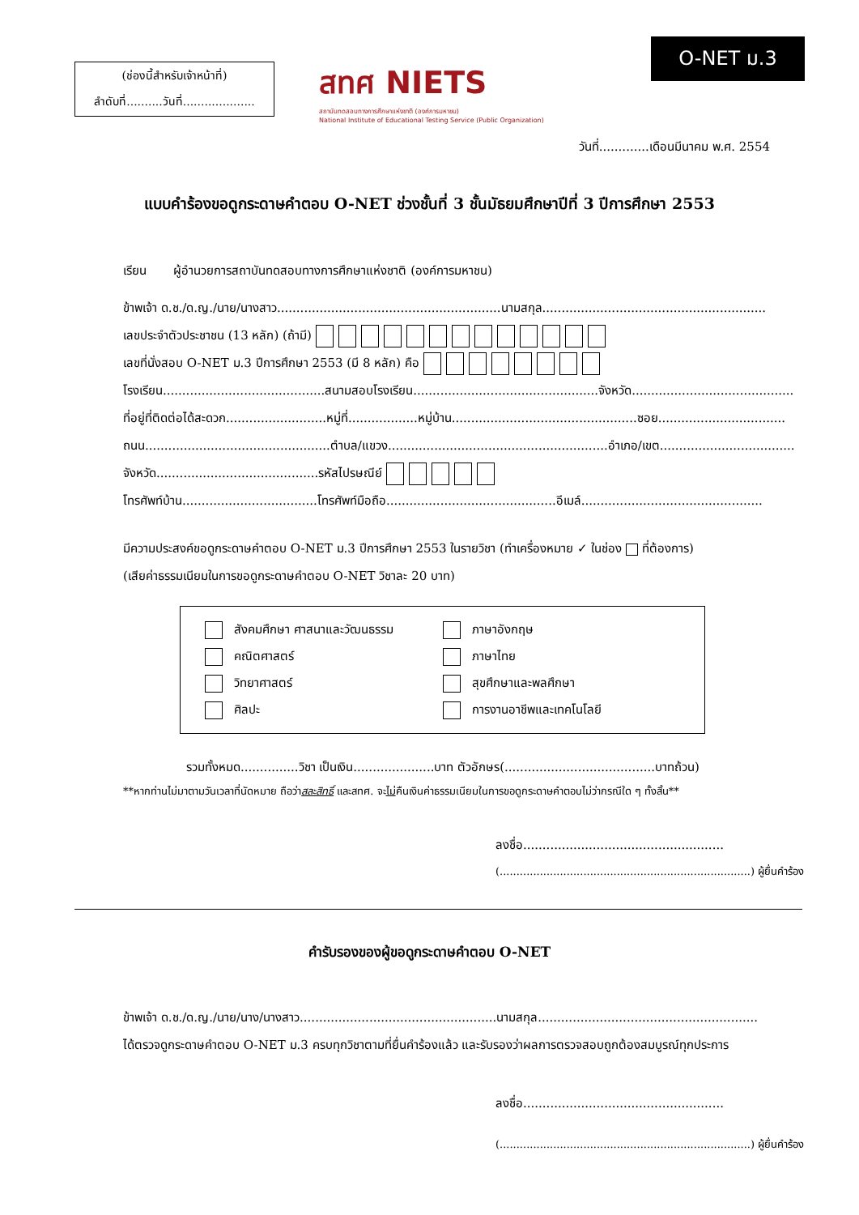(ช่องนี้สำหรับเจ้าหน้าที่)
ลำดับที่..........วันที่....................
สทศ NIETS
สถาบันทดสอบทางการศึกษาแห่งชาติ (องค์การมหาชน)
National Institute of Educational Testing Service (Public Organization)
O-NET ม.3
วันที่.............เดือนมีนาคม พ.ศ. 2554
แบบคำร้องขอดูกระดาษคำตอบ O-NET ช่วงชั้นที่ 3 ชั้นมัธยมศึกษาปีที่ 3 ปีการศึกษา 2553
เรียน ผู้อำนวยการสถาบันทดสอบทางการศึกษาแห่งชาติ (องค์การมหาชน)
ข้าพเจ้า ด.ช./ด.ญ./นาย/นางสาว..........................................................นามสกุล..........................................................
เลขประจำตัวประชาชน (13 หลัก) (ถ้ามี)
เลขที่นั่งสอบ O-NET ม.3 ปีการศึกษา 2553 (มี 8 หลัก) คือ
โรงเรียน..........................................สนามสอบโรงเรียน................................................จังหวัด..........................................
ที่อยู่ที่ติดต่อได้สะดวก..........................หมู่ที่..................หมู่บ้าน................................................ซอย.................................
ถนน................................................ตำบล/แขวง.........................................................อำเภอ/เขต...................................
จังหวัด..........................................รหัสไปรษณีย์
โทรศัพท์บ้าน...................................โทรศัพท์มือถือ............................................อีเมล์...............................................
มีความประสงค์ขอดูกระดาษคำตอบ O-NET ม.3 ปีการศึกษา 2553 ในรายวิชา (ทำเครื่องหมาย ✓ ในช่อง ที่ต้องการ)
(เสียค่าธรรมเนียมในการขอดูกระดาษคำตอบ O-NET วิชาละ 20 บาท)
สังคมศึกษา ศาสนาและวัฒนธรรม
ภาษาอังกฤษ
คณิตศาสตร์
ภาษาไทย
วิทยาศาสตร์
สุขศึกษาและพลศึกษา
ศิลปะ
การงานอาชีพและเทคโนโลยี
รวมทั้งหมด...............วิชา เป็นเงิน.....................บาท ตัวอักษร(.......................................บาทถ้วน)
**หากท่านไม่มาตามวันเวลาที่นัดหมาย ถือว่าสละสิทธิ์ และสทศ. จะไม่คืนเงินค่าธรรมเนียมในการขอดูกระดาษคำตอบไม่ว่ากรณีใด ๆ ทั้งสิ้น**
ลงชื่อ....................................................
(...........................................................................) ผู้ยื่นคำร้อง
คำรับรองของผู้ขอดูกระดาษคำตอบ O-NET
ข้าพเจ้า ด.ช./ด.ญ./นาย/นาง/นางสาว...................................................นามสกุล.........................................................
ได้ตรวจดูกระดาษคำตอบ O-NET ม.3 ครบทุกวิชาตามที่ยื่นคำร้องแล้ว และรับรองว่าผลการตรวจสอบถูกต้องสมบูรณ์ทุกประการ
ลงชื่อ....................................................
(...........................................................................) ผู้ยื่นคำร้อง